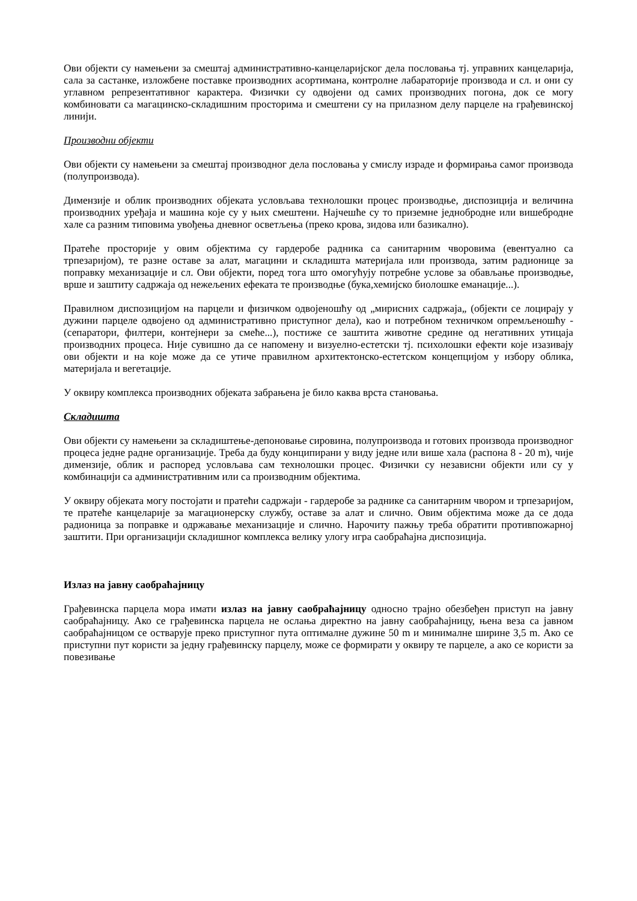Ови објекти су намењени за смештај административно-канцеларијског дела пословања тј. управних канцеларија, сала за састанке, изложбене поставке производних асортимана, контролне лабараторије производа и сл. и они су углавном репрезентативног карактера. Физички су одвојени од самих производних погона, док се могу комбиновати са магацинско-складишним просторима и смештени су на прилазном делу парцеле на грађевинској линији.
Производни објекти
Ови објекти су намењени за смештај производног дела пословања у смислу израде и формирања самог производа (полупроизвода).
Димензије и облик производних објеката условљава технолошки процес производње, диспозиција и величина производних уређаја и машина које су у њих смештени. Најчешће су то приземне једнобродне или вишебродне хале са разним типовима увођења дневног осветљења (преко крова, зидова или базикално).
Пратеће просторије у овим објектима су гардеробе радника са санитарним чворовима (евентуално са трпезаријом), те разне оставе за алат, магацини и складишта материјала или производа, затим радионице за поправку механизације и сл. Ови објекти, поред тога што омогућују потребне услове за обављање производње, врше и заштиту садржаја од нежељених ефеката те производње (бука,хемијско биолошке еманације...).
Правилном диспозицијом на парцели и физичком одвојеношћу од „мирисних садржаја„ (објекти се лоцирају у дужини парцеле одвојено од административно приступног дела), као и потребном техничком опремљеношћу - (сепаратори, филтери, контејнери за смеће...), постиже се заштита животне средине од негативних утицаја производних процеса. Није сувишно да се напомену и визуелно-естетски тј. психолошки ефекти које изазивају ови објекти и на које може да се утиче правилном архитектонско-естетском концепцијом у избору облика, материјала и вегетације.
У оквиру комплекса производних објеката забрањена је било каква врста становања.
Складишта
Ови објекти су намењени за складиштење-депоновање сировина, полупроизвода и готових производа производног процеса једне радне организације. Треба да буду конципирани у виду једне или више хала (распона 8 - 20 m), чије димензије, облик и распоред условљава сам технолошки процес. Физички су независни објекти или су у комбинацији са административним или са производним објектима.
У оквиру објеката могу постојати и пратећи садржаји - гардеробе за раднике са санитарним чвором и трпезаријом, те пратеће канцеларије за магационерску службу, оставе за алат и слично. Овим објектима може да се дода радионица за поправке и одржавање механизације и слично. Нарочиту пажњу треба обратити противпожарној заштити. При организацији складишног комплекса велику улогу игра саобраћајна диспозиција.
Излаз на јавну саобраћајницу
Грађевинска парцела мора имати излаз на јавну саобраћајницу односно трајно обезбеђен приступ на јавну саобраћајницу. Ако се грађевинска парцела не ослања директно на јавну саобраћајницу, њена веза са јавном саобраћајницом се остварује преко приступног пута оптималне дужине 50 m и минималне ширине 3,5 m. Ако се приступни пут користи за једну грађевинску парцелу, може се формирати у оквиру те парцеле, а ако се користи за повезивање